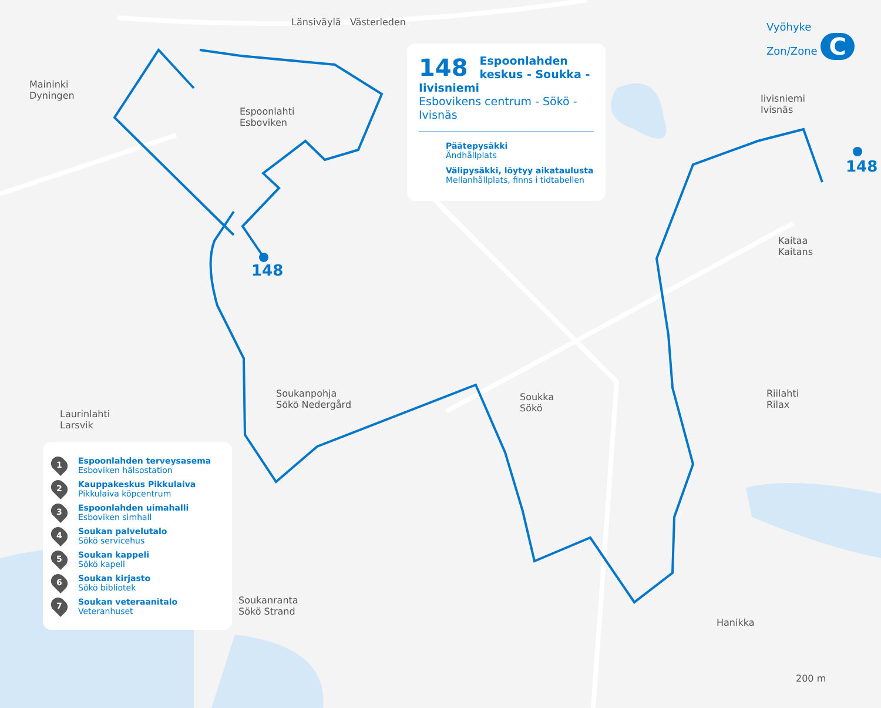Länsiväylä Västerleden
Maininki
Dyningen
Espoonlahti
Esboviken
Iivisniemi
Ivisnäs
Kaitaa
Kaitans
Soukanpohja
Sökö Nedergård
Soukka
Sökö
Riilahti
Rilax
Laurinlahti
Larsvik
Soukanranta
Sökö Strand
Hanikka
148
148
200 m
Vyöhyke
Zon/Zone C
148
Espoonlahden keskus - Soukka - Iivisniemi
Esbovikens centrum - Sökö - Ivisnäs
Päätepysäkki
Ändhållplats
Välipysäkki, löytyy aikataulusta
Mellanhållplats, finns i tidtabellen
1
Espoonlahden terveysasema
Esboviken hälsostation
2
Kauppakeskus Pikkulaiva
Pikkulaiva köpcentrum
3
Espoonlahden uimahalli
Esboviken simhall
4
Soukan palvelutalo
Sökö servicehus
5
Soukan kappeli
Sökö kapell
6
Soukan kirjasto
Sökö bibliotek
7
Soukan veteraanitalo
Veteranhuset